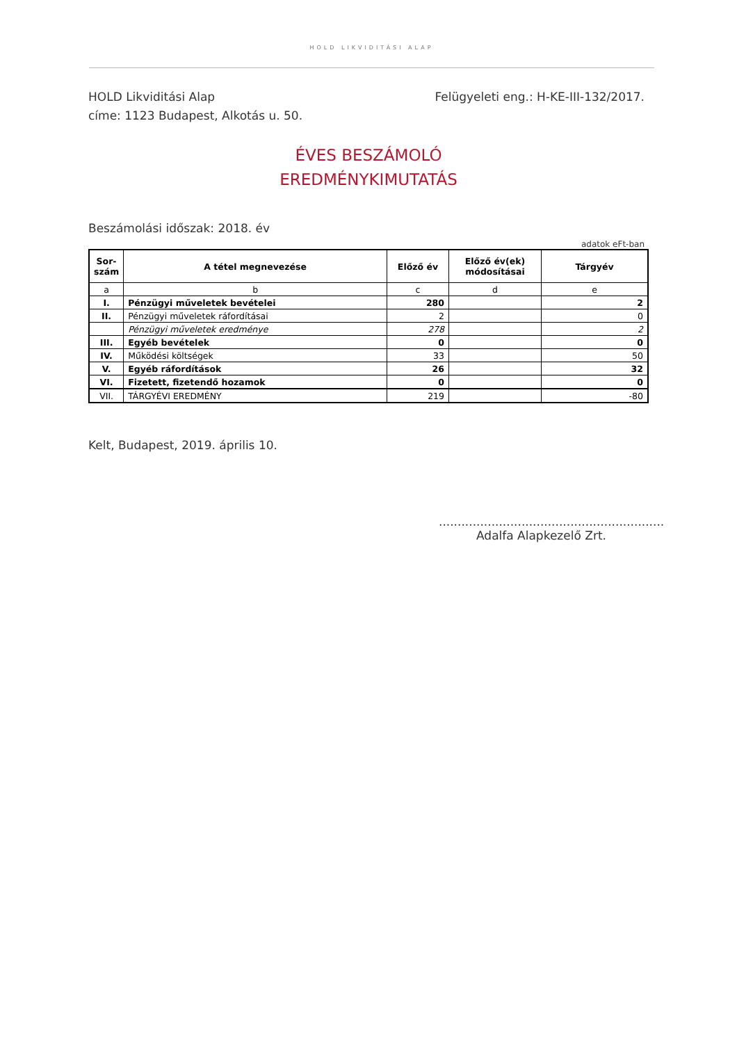HOLD LIKVIDITÁSI ALAP
HOLD Likviditási Alap
címe: 1123 Budapest, Alkotás u. 50.
Felügyeleti eng.: H-KE-III-132/2017.
ÉVES BESZÁMOLÓ
EREDMÉNYKIMUTATÁS
Beszámolási időszak: 2018. év
adatok eFt-ban
| Sor- szám | A tétel megnevezése | Előző év | Előző év(ek) módosításai | Tárgyév |
| --- | --- | --- | --- | --- |
| a | b | c | d | e |
| I. | Pénzügyi műveletek bevételei | 280 | | 2 |
| II. | Pénzügyi műveletek ráfordításai | 2 | | 0 |
| | Pénzügyi műveletek eredménye | 278 | | 2 |
| III. | Egyéb bevételek | 0 | | 0 |
| IV. | Működési költségek | 33 | | 50 |
| V. | Egyéb ráfordítások | 26 | | 32 |
| VI. | Fizetett, fizetendő hozamok | 0 | | 0 |
| VII. | TÁRGYÉVI EREDMÉNY | 219 | | -80 |
Kelt, Budapest, 2019. április 10.
............................................................
Adalfa Alapkezelő Zrt.